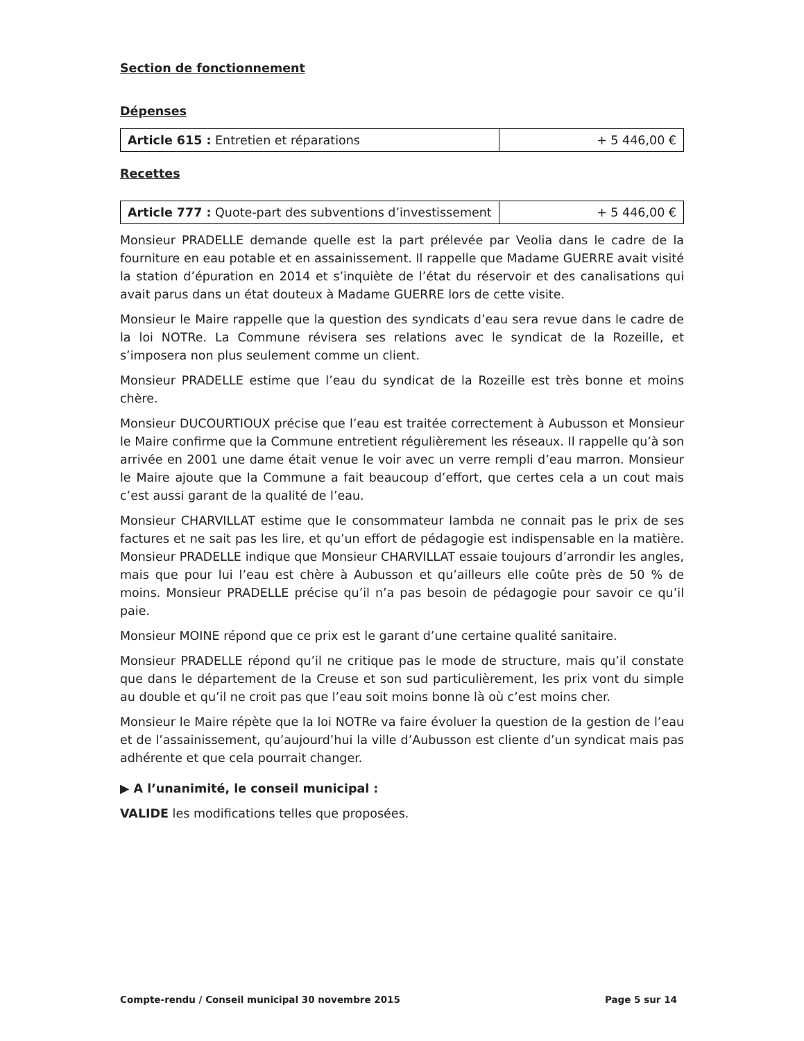Section de fonctionnement
Dépenses
| Article 615 : Entretien et réparations | + 5 446,00 € |
Recettes
| Article 777 : Quote-part des subventions d’investissement | + 5 446,00 € |
Monsieur PRADELLE demande quelle est la part prélevée par Veolia dans le cadre de la fourniture en eau potable et en assainissement. Il rappelle que Madame GUERRE avait visité la station d’épuration en 2014 et s’inquiète de l’état du réservoir et des canalisations qui avait parus dans un état douteux à Madame GUERRE lors de cette visite.
Monsieur le Maire rappelle que la question des syndicats d’eau sera revue dans le cadre de la loi NOTRe. La Commune révisera ses relations avec le syndicat de la Rozeille, et s’imposera non plus seulement comme un client.
Monsieur PRADELLE estime que l’eau du syndicat de la Rozeille est très bonne et moins chère.
Monsieur DUCOURTIOUX précise que l’eau est traitée correctement à Aubusson et Monsieur le Maire confirme que la Commune entretient régulièrement les réseaux. Il rappelle qu’à son arrivée en 2001 une dame était venue le voir avec un verre rempli d’eau marron. Monsieur le Maire ajoute que la Commune a fait beaucoup d’effort, que certes cela a un cout mais c’est aussi garant de la qualité de l’eau.
Monsieur CHARVILLAT estime que le consommateur lambda ne connait pas le prix de ses factures et ne sait pas les lire, et qu’un effort de pédagogie est indispensable en la matière. Monsieur PRADELLE indique que Monsieur CHARVILLAT essaie toujours d’arrondir les angles, mais que pour lui l’eau est chère à Aubusson et qu’ailleurs elle coûte près de 50 % de moins. Monsieur PRADELLE précise qu’il n’a pas besoin de pédagogie pour savoir ce qu’il paie.
Monsieur MOINE répond que ce prix est le garant d’une certaine qualité sanitaire.
Monsieur PRADELLE répond qu’il ne critique pas le mode de structure, mais qu’il constate que dans le département de la Creuse et son sud particulièrement, les prix vont du simple au double et qu’il ne croit pas que l’eau soit moins bonne là où c’est moins cher.
Monsieur le Maire répète que la loi NOTRe va faire évoluer la question de la gestion de l’eau et de l’assainissement, qu’aujourd’hui la ville d’Aubusson est cliente d’un syndicat mais pas adhérente et que cela pourrait changer.
▶ A l’unanimité, le conseil municipal :
VALIDE les modifications telles que proposées.
Compte-rendu / Conseil municipal 30 novembre 2015 Page 5 sur 14